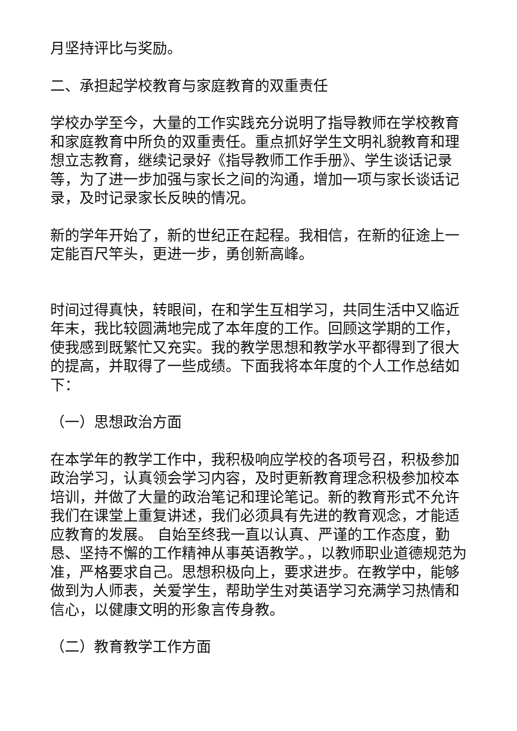月坚持评比与奖励。
二、承担起学校教育与家庭教育的双重责任
学校办学至今，大量的工作实践充分说明了指导教师在学校教育和家庭教育中所负的双重责任。重点抓好学生文明礼貌教育和理想立志教育，继续记录好《指导教师工作手册》、学生谈话记录等，为了进一步加强与家长之间的沟通，增加一项与家长谈话记录，及时记录家长反映的情况。
新的学年开始了，新的世纪正在起程。我相信，在新的征途上一定能百尺竿头，更进一步，勇创新高峰。
时间过得真快，转眼间，在和学生互相学习，共同生活中又临近年末，我比较圆满地完成了本年度的工作。回顾这学期的工作，使我感到既繁忙又充实。我的教学思想和教学水平都得到了很大的提高，并取得了一些成绩。下面我将本年度的个人工作总结如下：
（一）思想政治方面
在本学年的教学工作中，我积极响应学校的各项号召，积极参加政治学习，认真领会学习内容，及时更新教育理念积极参加校本培训，并做了大量的政治笔记和理论笔记。新的教育形式不允许我们在课堂上重复讲述，我们必须具有先进的教育观念，才能适应教育的发展。 自始至终我一直以认真、严谨的工作态度，勤恳、坚持不懈的工作精神从事英语教学。，以教师职业道德规范为准，严格要求自己。思想积极向上，要求进步。在教学中，能够做到为人师表，关爱学生，帮助学生对英语学习充满学习热情和信心，以健康文明的形象言传身教。
（二）教育教学工作方面